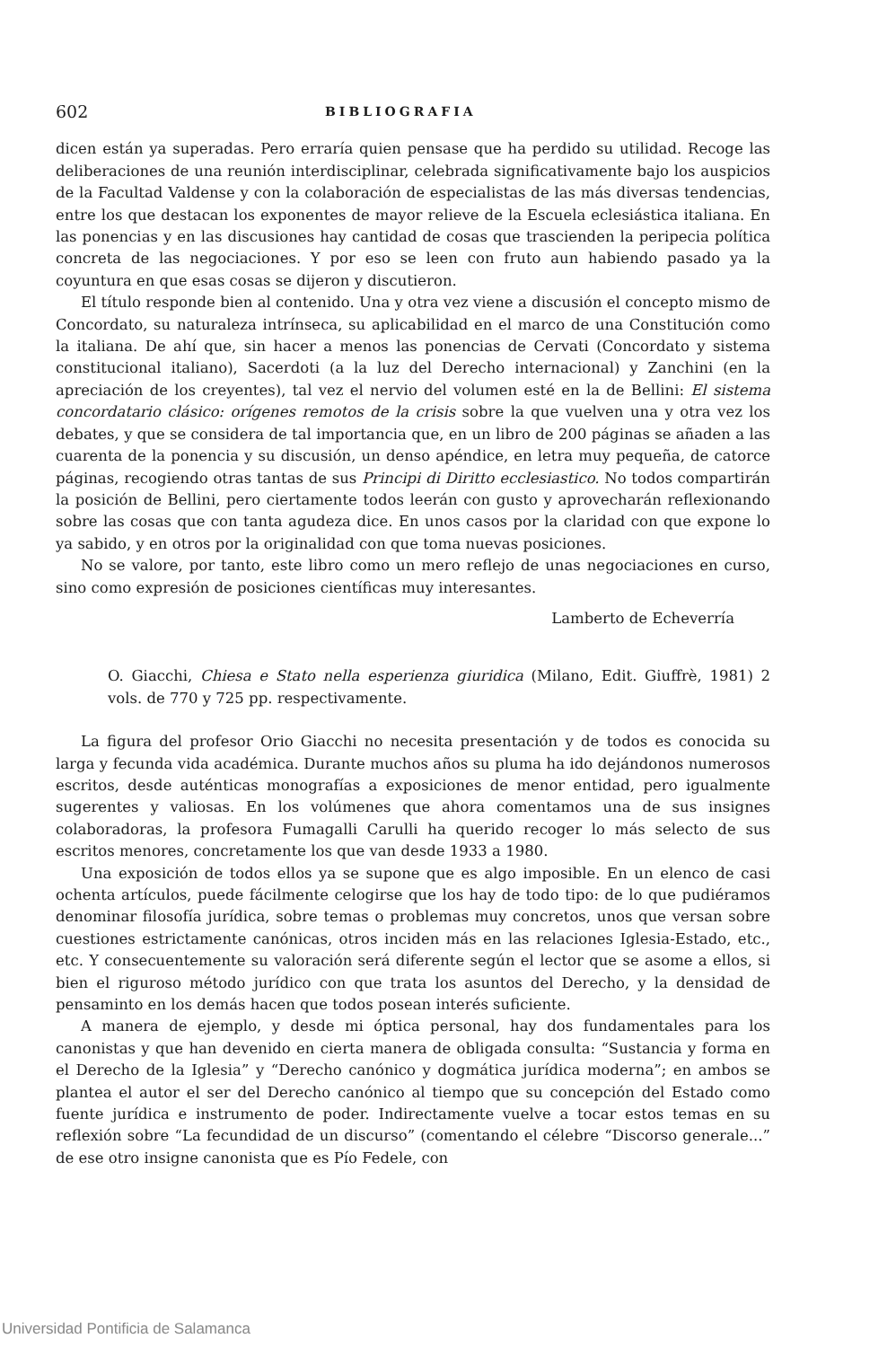602 BIBLIOGRAFIA
dicen están ya superadas. Pero erraría quien pensase que ha perdido su utilidad. Recoge las deliberaciones de una reunión interdisciplinar, celebrada significativamente bajo los auspicios de la Facultad Valdense y con la colaboración de especialistas de las más diversas tendencias, entre los que destacan los exponentes de mayor relieve de la Escuela eclesiástica italiana. En las ponencias y en las discusiones hay cantidad de cosas que trascienden la peripecia política concreta de las negociaciones. Y por eso se leen con fruto aun habiendo pasado ya la coyuntura en que esas cosas se dijeron y discutieron.
El título responde bien al contenido. Una y otra vez viene a discusión el concepto mismo de Concordato, su naturaleza intrínseca, su aplicabilidad en el marco de una Constitución como la italiana. De ahí que, sin hacer a menos las ponencias de Cervati (Concordato y sistema constitucional italiano), Sacerdoti (a la luz del Derecho internacional) y Zanchini (en la apreciación de los creyentes), tal vez el nervio del volumen esté en la de Bellini: El sistema concordatario clásico: orígenes remotos de la crisis sobre la que vuelven una y otra vez los debates, y que se considera de tal importancia que, en un libro de 200 páginas se añaden a las cuarenta de la ponencia y su discusión, un denso apéndice, en letra muy pequeña, de catorce páginas, recogiendo otras tantas de sus Principi di Diritto ecclesiastico. No todos compartirán la posición de Bellini, pero ciertamente todos leerán con gusto y aprovecharán reflexionando sobre las cosas que con tanta agudeza dice. En unos casos por la claridad con que expone lo ya sabido, y en otros por la originalidad con que toma nuevas posiciones.
No se valore, por tanto, este libro como un mero reflejo de unas negociaciones en curso, sino como expresión de posiciones científicas muy interesantes.
Lamberto de Echeverría
O. Giacchi, Chiesa e Stato nella esperienza giuridica (Milano, Edit. Giuffrè, 1981) 2 vols. de 770 y 725 pp. respectivamente.
La figura del profesor Orio Giacchi no necesita presentación y de todos es conocida su larga y fecunda vida académica. Durante muchos años su pluma ha ido dejándonos numerosos escritos, desde auténticas monografías a exposiciones de menor entidad, pero igualmente sugerentes y valiosas. En los volúmenes que ahora comentamos una de sus insignes colaboradoras, la profesora Fumagalli Carulli ha querido recoger lo más selecto de sus escritos menores, concretamente los que van desde 1933 a 1980.
Una exposición de todos ellos ya se supone que es algo imposible. En un elenco de casi ochenta artículos, puede fácilmente celogirse que los hay de todo tipo: de lo que pudiéramos denominar filosofía jurídica, sobre temas o problemas muy concretos, unos que versan sobre cuestiones estrictamente canónicas, otros inciden más en las relaciones Iglesia-Estado, etc., etc. Y consecuentemente su valoración será diferente según el lector que se asome a ellos, si bien el riguroso método jurídico con que trata los asuntos del Derecho, y la densidad de pensaminto en los demás hacen que todos posean interés suficiente.
A manera de ejemplo, y desde mi óptica personal, hay dos fundamentales para los canonistas y que han devenido en cierta manera de obligada consulta: “Sustancia y forma en el Derecho de la Iglesia” y “Derecho canónico y dogmática jurídica moderna”; en ambos se plantea el autor el ser del Derecho canónico al tiempo que su concepción del Estado como fuente jurídica e instrumento de poder. Indirectamente vuelve a tocar estos temas en su reflexión sobre “La fecundidad de un discurso” (comentando el célebre “Discorso generale...” de ese otro insigne canonista que es Pío Fedele, con
Universidad Pontificia de Salamanca